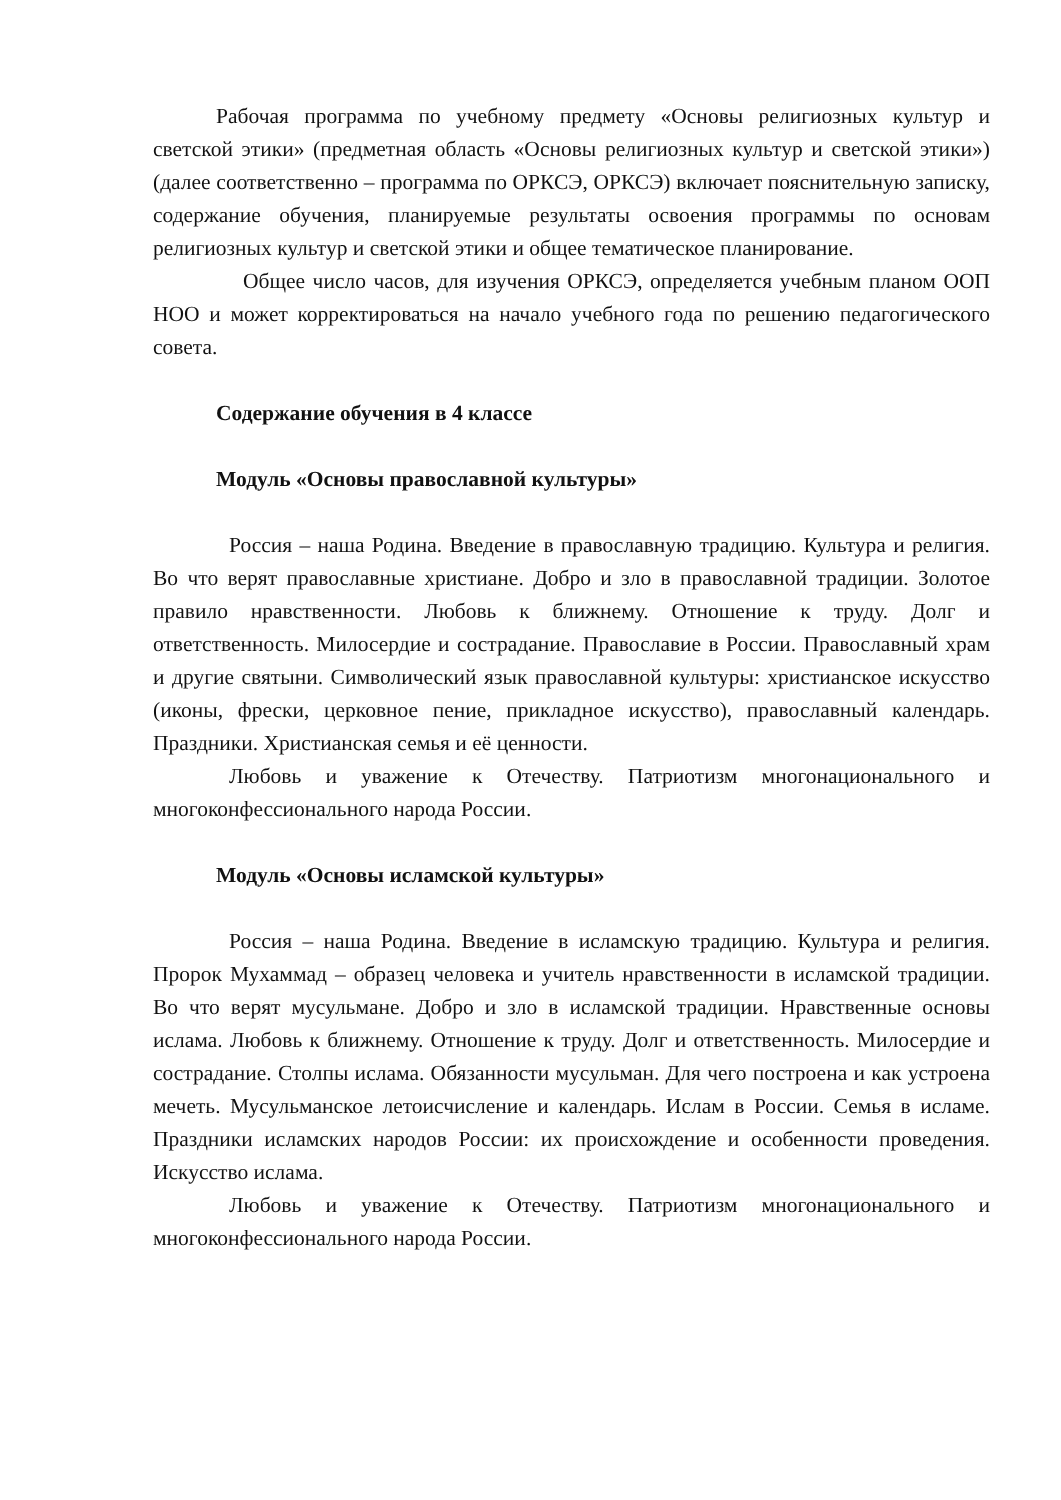Рабочая программа по учебному предмету «Основы религиозных культур и светской этики» (предметная область «Основы религиозных культур и светской этики») (далее соответственно – программа по ОРКСЭ, ОРКСЭ) включает пояснительную записку, содержание обучения, планируемые результаты освоения программы по основам религиозных культур и светской этики и общее тематическое планирование.
Общее число часов, для изучения ОРКСЭ, определяется учебным планом ООП НОО и может корректироваться на начало учебного года по решению педагогического совета.
Содержание обучения в 4 классе
Модуль «Основы православной культуры»
Россия – наша Родина. Введение в православную традицию. Культура и религия. Во что верят православные христиане. Добро и зло в православной традиции. Золотое правило нравственности. Любовь к ближнему. Отношение к труду. Долг и ответственность. Милосердие и сострадание. Православие в России. Православный храм и другие святыни. Символический язык православной культуры: христианское искусство (иконы, фрески, церковное пение, прикладное искусство), православный календарь. Праздники. Христианская семья и её ценности.
Любовь и уважение к Отечеству. Патриотизм многонационального и многоконфессионального народа России.
Модуль «Основы исламской культуры»
Россия – наша Родина. Введение в исламскую традицию. Культура и религия. Пророк Мухаммад – образец человека и учитель нравственности в исламской традиции. Во что верят мусульмане. Добро и зло в исламской традиции. Нравственные основы ислама. Любовь к ближнему. Отношение к труду. Долг и ответственность. Милосердие и сострадание. Столпы ислама. Обязанности мусульман. Для чего построена и как устроена мечеть. Мусульманское летоисчисление и календарь. Ислам в России. Семья в исламе. Праздники исламских народов России: их происхождение и особенности проведения. Искусство ислама.
Любовь и уважение к Отечеству. Патриотизм многонационального и многоконфессионального народа России.